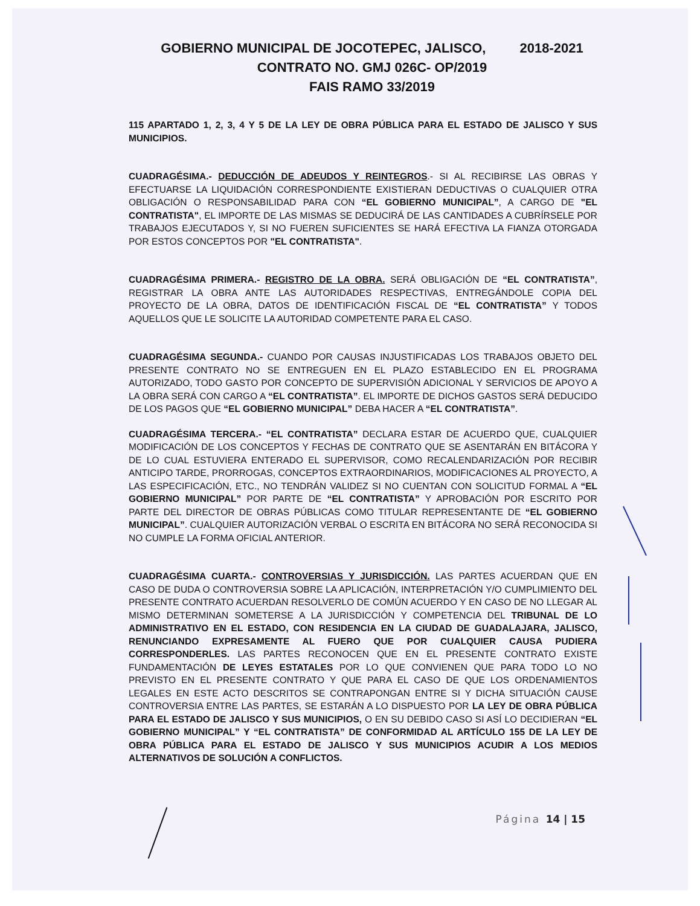GOBIERNO MUNICIPAL DE JOCOTEPEC, JALISCO, 2018-2021
CONTRATO NO. GMJ 026C- OP/2019
FAIS RAMO 33/2019
115 APARTADO 1, 2, 3, 4 Y 5 DE LA LEY DE OBRA PÚBLICA PARA EL ESTADO DE JALISCO Y SUS MUNICIPIOS.
CUADRAGÉSIMA.- DEDUCCIÓN DE ADEUDOS Y REINTEGROS.- SI AL RECIBIRSE LAS OBRAS Y EFECTUARSE LA LIQUIDACIÓN CORRESPONDIENTE EXISTIERAN DEDUCTIVAS O CUALQUIER OTRA OBLIGACIÓN O RESPONSABILIDAD PARA CON “EL GOBIERNO MUNICIPAL”, A CARGO DE "EL CONTRATISTA", EL IMPORTE DE LAS MISMAS SE DEDUCIRÁ DE LAS CANTIDADES A CUBRÍRSELE POR TRABAJOS EJECUTADOS Y, SI NO FUEREN SUFICIENTES SE HARÁ EFECTIVA LA FIANZA OTORGADA POR ESTOS CONCEPTOS POR "EL CONTRATISTA".
CUADRAGÉSIMA PRIMERA.- REGISTRO DE LA OBRA. SERÁ OBLIGACIÓN DE “EL CONTRATISTA”, REGISTRAR LA OBRA ANTE LAS AUTORIDADES RESPECTIVAS, ENTREGÁNDOLE COPIA DEL PROYECTO DE LA OBRA, DATOS DE IDENTIFICACIÓN FISCAL DE “EL CONTRATISTA” Y TODOS AQUELLOS QUE LE SOLICITE LA AUTORIDAD COMPETENTE PARA EL CASO.
CUADRAGÉSIMA SEGUNDA.- CUANDO POR CAUSAS INJUSTIFICADAS LOS TRABAJOS OBJETO DEL PRESENTE CONTRATO NO SE ENTREGUEN EN EL PLAZO ESTABLECIDO EN EL PROGRAMA AUTORIZADO, TODO GASTO POR CONCEPTO DE SUPERVISIÓN ADICIONAL Y SERVICIOS DE APOYO A LA OBRA SERÁ CON CARGO A “EL CONTRATISTA”. EL IMPORTE DE DICHOS GASTOS SERÁ DEDUCIDO DE LOS PAGOS QUE “EL GOBIERNO MUNICIPAL” DEBA HACER A “EL CONTRATISTA”.
CUADRAGÉSIMA TERCERA.- “EL CONTRATISTA” DECLARA ESTAR DE ACUERDO QUE, CUALQUIER MODIFICACIÓN DE LOS CONCEPTOS Y FECHAS DE CONTRATO QUE SE ASENTARÁN EN BITÁCORA Y DE LO CUAL ESTUVIERA ENTERADO EL SUPERVISOR, COMO RECALENDARIZACIÓN POR RECIBIR ANTICIPO TARDE, PRORROGAS, CONCEPTOS EXTRAORDINARIOS, MODIFICACIONES AL PROYECTO, A LAS ESPECIFICACIÓN, ETC., NO TENDRÁN VALIDEZ SI NO CUENTAN CON SOLICITUD FORMAL A “EL GOBIERNO MUNICIPAL” POR PARTE DE “EL CONTRATISTA” Y APROBACIÓN POR ESCRITO POR PARTE DEL DIRECTOR DE OBRAS PÚBLICAS COMO TITULAR REPRESENTANTE DE “EL GOBIERNO MUNICIPAL”. CUALQUIER AUTORIZACIÓN VERBAL O ESCRITA EN BITÁCORA NO SERÁ RECONOCIDA SI NO CUMPLE LA FORMA OFICIAL ANTERIOR.
CUADRAGÉSIMA CUARTA.- CONTROVERSIAS Y JURISDICCIÓN. LAS PARTES ACUERDAN QUE EN CASO DE DUDA O CONTROVERSIA SOBRE LA APLICACIÓN, INTERPRETACIÓN Y/O CUMPLIMIENTO DEL PRESENTE CONTRATO ACUERDAN RESOLVERLO DE COMÚN ACUERDO Y EN CASO DE NO LLEGAR AL MISMO DETERMINAN SOMETERSE A LA JURISDICCIÓN Y COMPETENCIA DEL TRIBUNAL DE LO ADMINISTRATIVO EN EL ESTADO, CON RESIDENCIA EN LA CIUDAD DE GUADALAJARA, JALISCO, RENUNCIANDO EXPRESAMENTE AL FUERO QUE POR CUALQUIER CAUSA PUDIERA CORRESPONDERLES. LAS PARTES RECONOCEN QUE EN EL PRESENTE CONTRATO EXISTE FUNDAMENTACIÓN DE LEYES ESTATALES POR LO QUE CONVIENEN QUE PARA TODO LO NO PREVISTO EN EL PRESENTE CONTRATO Y QUE PARA EL CASO DE QUE LOS ORDENAMIENTOS LEGALES EN ESTE ACTO DESCRITOS SE CONTRAPONGAN ENTRE SI Y DICHA SITUACIÓN CAUSE CONTROVERSIA ENTRE LAS PARTES, SE ESTARÁN A LO DISPUESTO POR LA LEY DE OBRA PÚBLICA PARA EL ESTADO DE JALISCO Y SUS MUNICIPIOS, O EN SU DEBIDO CASO SI ASÍ LO DECIDIERAN “EL GOBIERNO MUNICIPAL” Y “EL CONTRATISTA” DE CONFORMIDAD AL ARTÍCULO 155 DE LA LEY DE OBRA PÚBLICA PARA EL ESTADO DE JALISCO Y SUS MUNICIPIOS ACUDIR A LOS MEDIOS ALTERNATIVOS DE SOLUCIÓN A CONFLICTOS.
Página 14 | 15